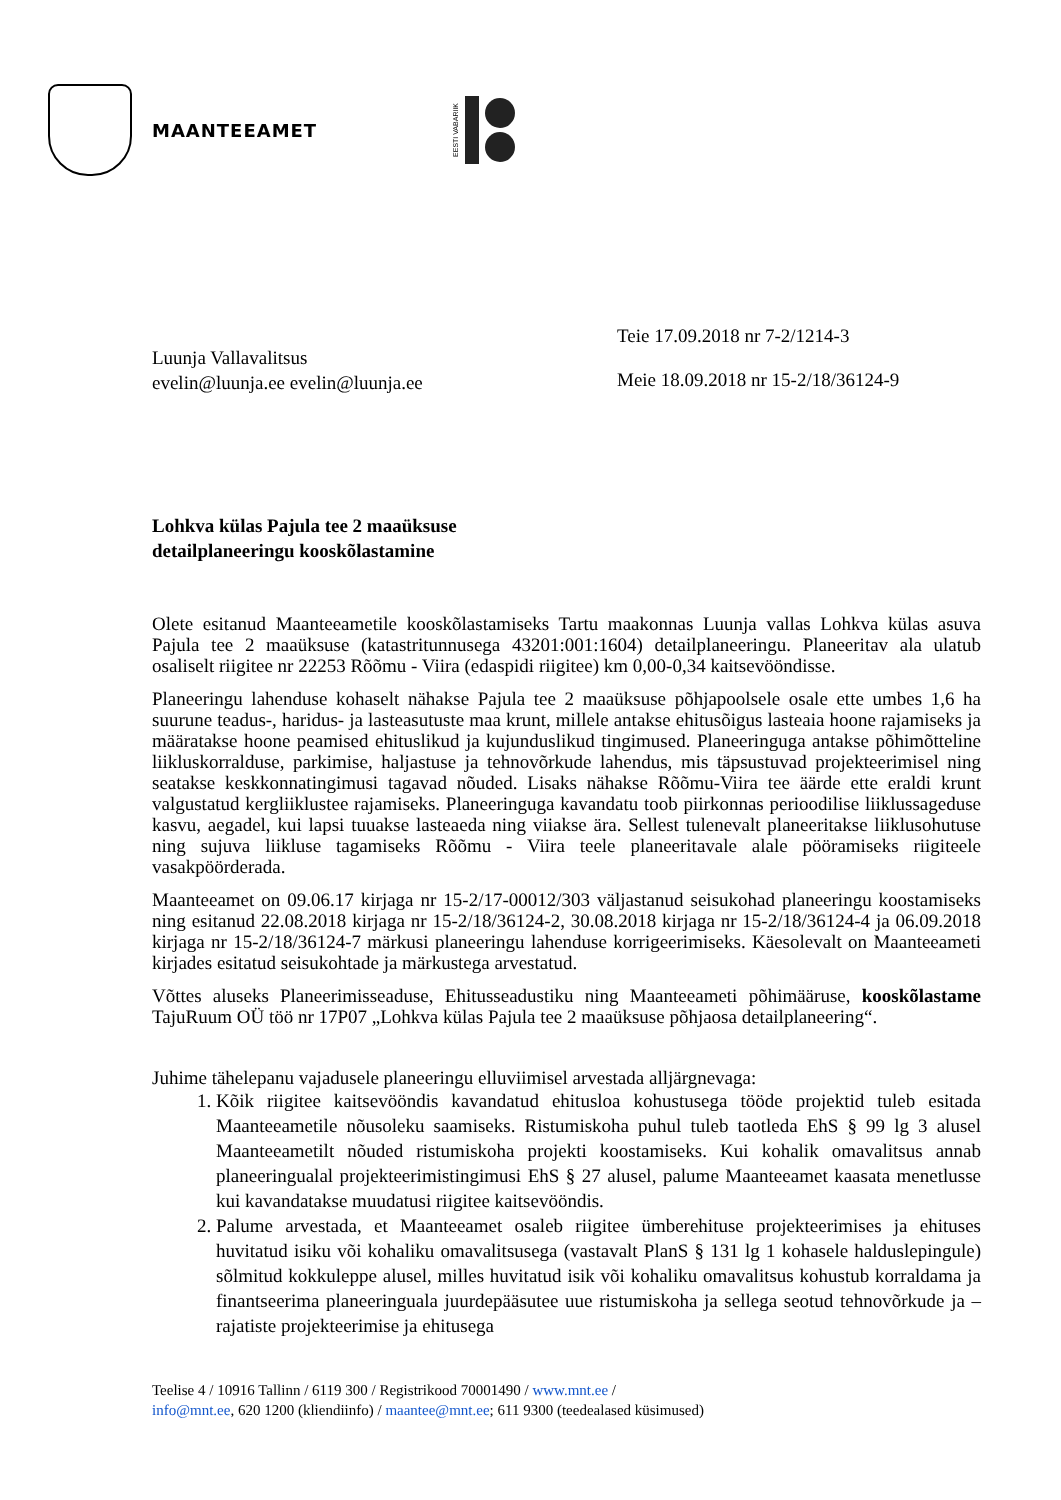MAANTEEAMET
EESTI VABARIIK
Luunja Vallavalitsus
evelin@luunja.ee evelin@luunja.ee
Teie 17.09.2018 nr 7-2/1214-3
Meie 18.09.2018 nr 15-2/18/36124-9
Lohkva külas Pajula tee 2 maaüksuse
detailplaneeringu kooskõlastamine
Olete esitanud Maanteeametile kooskõlastamiseks Tartu maakonnas Luunja vallas Lohkva külas asuva Pajula tee 2 maaüksuse (katastritunnusega 43201:001:1604) detailplaneeringu. Planeeritav ala ulatub osaliselt riigitee nr 22253 Rõõmu - Viira (edaspidi riigitee) km 0,00-0,34 kaitsevööndisse.
Planeeringu lahenduse kohaselt nähakse Pajula tee 2 maaüksuse põhjapoolsele osale ette umbes 1,6 ha suurune teadus-, haridus- ja lasteasutuste maa krunt, millele antakse ehitusõigus lasteaia hoone rajamiseks ja määratakse hoone peamised ehituslikud ja kujunduslikud tingimused. Planeeringuga antakse põhimõtteline liikluskorralduse, parkimise, haljastuse ja tehnovõrkude lahendus, mis täpsustuvad projekteerimisel ning seatakse keskkonnatingimusi tagavad nõuded. Lisaks nähakse Rõõmu-Viira tee äärde ette eraldi krunt valgustatud kergliiklustee rajamiseks. Planeeringuga kavandatu toob piirkonnas perioodilise liiklussageduse kasvu, aegadel, kui lapsi tuuakse lasteaeda ning viiakse ära. Sellest tulenevalt planeeritakse liiklusohutuse ning sujuva liikluse tagamiseks Rõõmu - Viira teele planeeritavale alale pööramiseks riigiteele vasakpöörderada.
Maanteeamet on 09.06.17 kirjaga nr 15-2/17-00012/303 väljastanud seisukohad planeeringu koostamiseks ning esitanud 22.08.2018 kirjaga nr 15-2/18/36124-2, 30.08.2018 kirjaga nr 15-2/18/36124-4 ja 06.09.2018 kirjaga nr 15-2/18/36124-7 märkusi planeeringu lahenduse korrigeerimiseks. Käesolevalt on Maanteeameti kirjades esitatud seisukohtade ja märkustega arvestatud.
Võttes aluseks Planeerimisseaduse, Ehitusseadustiku ning Maanteeameti põhimääruse, kooskõlastame TajuRuum OÜ töö nr 17P07 „Lohkva külas Pajula tee 2 maaüksuse põhjaosa detailplaneering“.
Juhime tähelepanu vajadusele planeeringu elluviimisel arvestada alljärgnevaga:
1. Kõik riigitee kaitsevööndis kavandatud ehitusloa kohustusega tööde projektid tuleb esitada Maanteeametile nõusoleku saamiseks. Ristumiskoha puhul tuleb taotleda EhS § 99 lg 3 alusel Maanteeametilt nõuded ristumiskoha projekti koostamiseks. Kui kohalik omavalitsus annab planeeringualal projekteerimistingimusi EhS § 27 alusel, palume Maanteeamet kaasata menetlusse kui kavandatakse muudatusi riigitee kaitsevööndis.
2. Palume arvestada, et Maanteeamet osaleb riigitee ümberehituse projekteerimises ja ehituses huvitatud isiku või kohaliku omavalitsusega (vastavalt PlanS § 131 lg 1 kohasele halduslepingule) sõlmitud kokkuleppe alusel, milles huvitatud isik või kohaliku omavalitsus kohustub korraldama ja finantseerima planeeringuala juurdepääsutee uue ristumiskoha ja sellega seotud tehnovõrkude ja –rajatiste projekteerimise ja ehitusega
Teelise 4 / 10916 Tallinn / 6119 300 / Registrikood 70001490 / www.mnt.ee /
info@mnt.ee, 620 1200 (kliendiinfo) / maantee@mnt.ee; 611 9300 (teedealased küsimused)